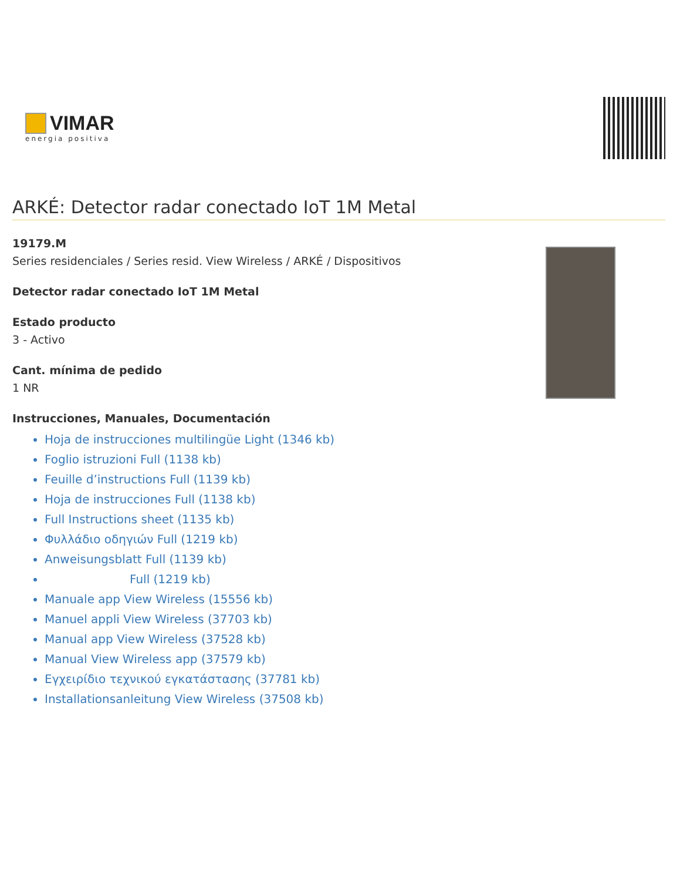VIMAR
energia positiva
ARKÉ: Detector radar conectado IoT 1M Metal
19179.M
Series residenciales / Series resid. View Wireless / ARKÉ / Dispositivos
Detector radar conectado IoT 1M Metal
Estado producto
3 - Activo
Cant. mínima de pedido
1 NR
Instrucciones, Manuales, Documentación
Hoja de instrucciones multilingüe Light (1346 kb)
Foglio istruzioni Full (1138 kb)
Feuille d’instructions Full (1139 kb)
Hoja de instrucciones Full (1138 kb)
Full Instructions sheet (1135 kb)
Φυλλάδιο οδηγιών Full (1219 kb)
Anweisungsblatt Full (1139 kb)
Full (1219 kb)
Manuale app View Wireless (15556 kb)
Manuel appli View Wireless (37703 kb)
Manual app View Wireless (37528 kb)
Manual View Wireless app (37579 kb)
Εγχειρίδιο τεχνικού εγκατάστασης (37781 kb)
Installationsanleitung View Wireless (37508 kb)